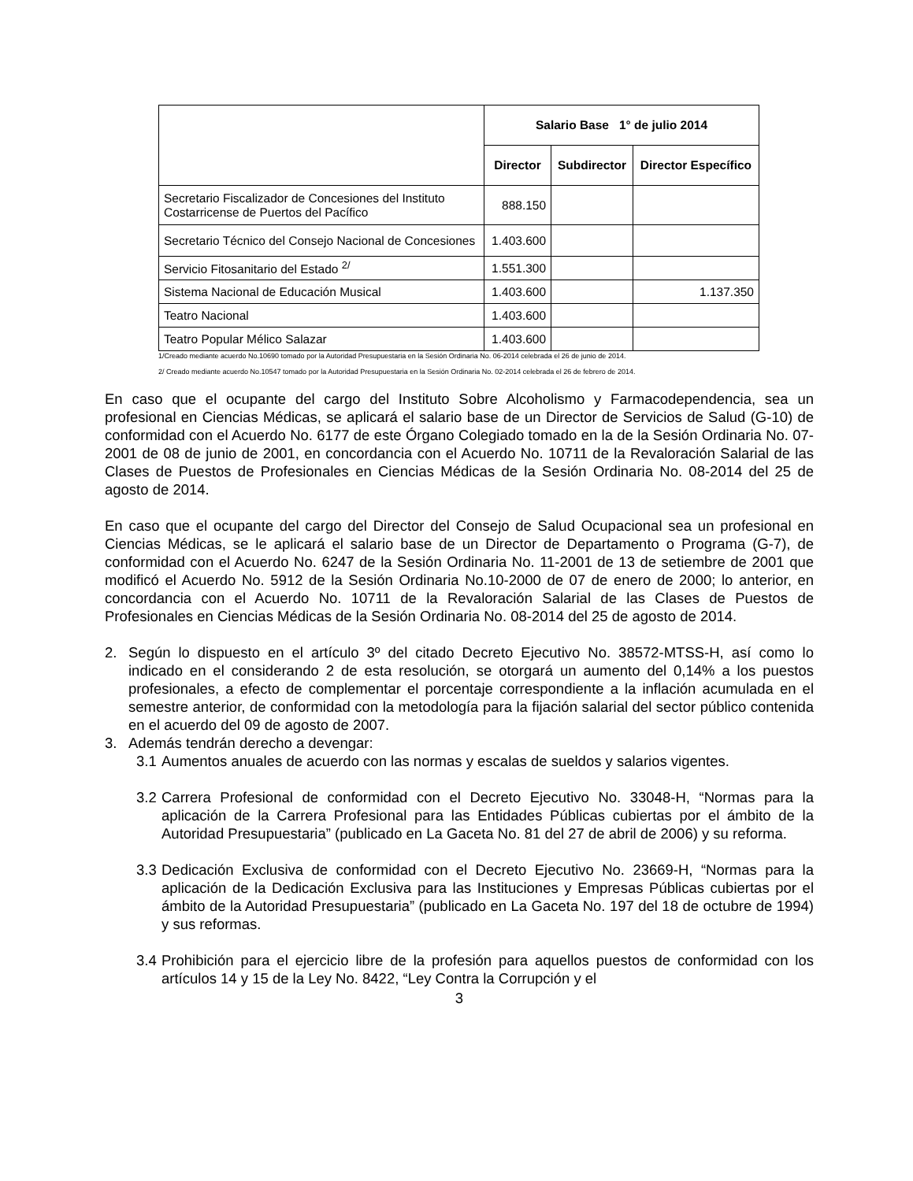| | Salario Base 1° de julio 2014 | | |
| --- | --- | --- | --- |
| | Director | Subdirector | Director Específico |
| Secretario Fiscalizador de Concesiones del Instituto Costarricense de Puertos del Pacífico | 888.150 | | |
| Secretario Técnico del Consejo Nacional de Concesiones | 1.403.600 | | |
| Servicio Fitosanitario del Estado <sup>2/</sup> | 1.551.300 | | |
| Sistema Nacional de Educación Musical | 1.403.600 | | 1.137.350 |
| Teatro Nacional | 1.403.600 | | |
| Teatro Popular Mélico Salazar | 1.403.600 | | |
1/Creado mediante acuerdo No.10690 tomado por la Autoridad Presupuestaria en la Sesión Ordinaria No. 06-2014 celebrada el 26 de junio de 2014.
2/ Creado mediante acuerdo No.10547 tomado por la Autoridad Presupuestaria en la Sesión Ordinaria No. 02-2014 celebrada el 26 de febrero de 2014.
En caso que el ocupante del cargo del Instituto Sobre Alcoholismo y Farmacodependencia, sea un profesional en Ciencias Médicas, se aplicará el salario base de un Director de Servicios de Salud (G-10) de conformidad con el Acuerdo No. 6177 de este Órgano Colegiado tomado en la de la Sesión Ordinaria No. 07-2001 de 08 de junio de 2001, en concordancia con el Acuerdo No. 10711 de la Revaloración Salarial de las Clases de Puestos de Profesionales en Ciencias Médicas de la Sesión Ordinaria No. 08-2014 del 25 de agosto de 2014.
En caso que el ocupante del cargo del Director del Consejo de Salud Ocupacional sea un profesional en Ciencias Médicas, se le aplicará el salario base de un Director de Departamento o Programa (G-7), de conformidad con el Acuerdo No. 6247 de la Sesión Ordinaria No. 11-2001 de 13 de setiembre de 2001 que modificó el Acuerdo No. 5912 de la Sesión Ordinaria No.10-2000 de 07 de enero de 2000; lo anterior, en concordancia con el Acuerdo No. 10711 de la Revaloración Salarial de las Clases de Puestos de Profesionales en Ciencias Médicas de la Sesión Ordinaria No. 08-2014 del 25 de agosto de 2014.
2. Según lo dispuesto en el artículo 3º del citado Decreto Ejecutivo No. 38572-MTSS-H, así como lo indicado en el considerando 2 de esta resolución, se otorgará un aumento del 0,14% a los puestos profesionales, a efecto de complementar el porcentaje correspondiente a la inflación acumulada en el semestre anterior, de conformidad con la metodología para la fijación salarial del sector público contenida en el acuerdo del 09 de agosto de 2007.
3. Además tendrán derecho a devengar:
3.1 Aumentos anuales de acuerdo con las normas y escalas de sueldos y salarios vigentes.
3.2 Carrera Profesional de conformidad con el Decreto Ejecutivo No. 33048-H, “Normas para la aplicación de la Carrera Profesional para las Entidades Públicas cubiertas por el ámbito de la Autoridad Presupuestaria” (publicado en La Gaceta No. 81 del 27 de abril de 2006) y su reforma.
3.3 Dedicación Exclusiva de conformidad con el Decreto Ejecutivo No. 23669-H, “Normas para la aplicación de la Dedicación Exclusiva para las Instituciones y Empresas Públicas cubiertas por el ámbito de la Autoridad Presupuestaria” (publicado en La Gaceta No. 197 del 18 de octubre de 1994) y sus reformas.
3.4 Prohibición para el ejercicio libre de la profesión para aquellos puestos de conformidad con los artículos 14 y 15 de la Ley No. 8422, “Ley Contra la Corrupción y el
3